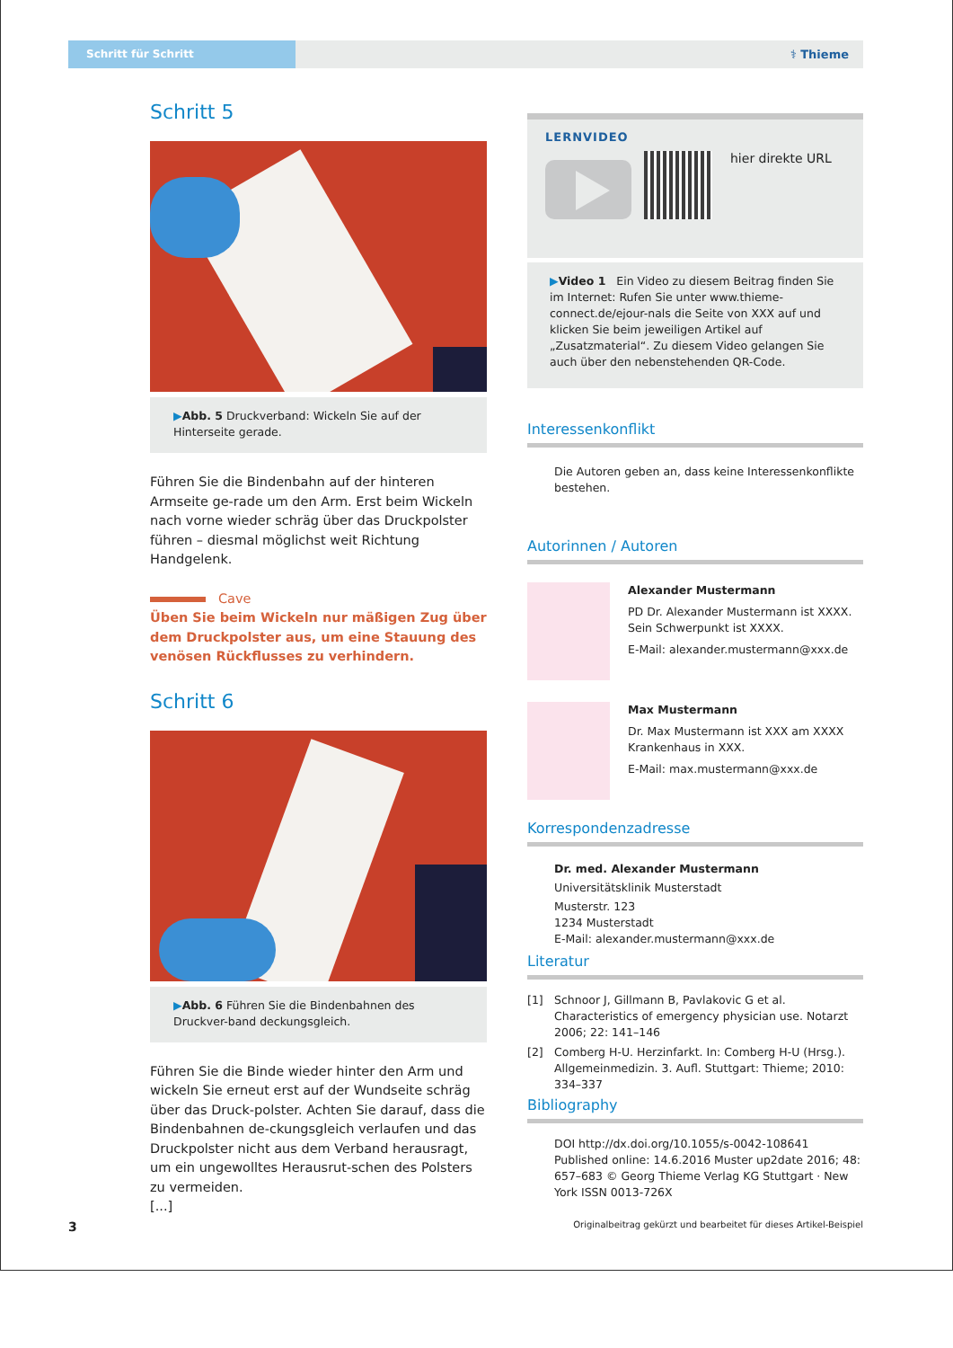Schritt für Schritt
⚕ Thieme
Schritt 5
▶Abb. 5 Druckverband: Wickeln Sie auf der Hinterseite gerade.
Führen Sie die Bindenbahn auf der hinteren Armseite ge-rade um den Arm. Erst beim Wickeln nach vorne wieder schräg über das Druckpolster führen – diesmal möglichst weit Richtung Handgelenk.
Cave
Üben Sie beim Wickeln nur mäßigen Zug über dem Druckpolster aus, um eine Stauung des venösen Rückflusses zu verhindern.
Schritt 6
▶Abb. 6 Führen Sie die Bindenbahnen des Druckver-band deckungsgleich.
Führen Sie die Binde wieder hinter den Arm und wickeln Sie erneut erst auf der Wundseite schräg über das Druck-polster. Achten Sie darauf, dass die Bindenbahnen de-ckungsgleich verlaufen und das Druckpolster nicht aus dem Verband herausragt, um ein ungewolltes Herausrut-schen des Polsters zu vermeiden.
[...]
LERNVIDEO
hier direkte URL
▶Video 1 Ein Video zu diesem Beitrag finden Sie im Internet: Rufen Sie unter www.thieme-connect.de/ejour-nals die Seite von XXX auf und klicken Sie beim jeweiligen Artikel auf „Zusatzmaterial“. Zu diesem Video gelangen Sie auch über den nebenstehenden QR-Code.
Interessenkonflikt
Die Autoren geben an, dass keine Interessenkonflikte bestehen.
Autorinnen / Autoren
Alexander Mustermann
PD Dr. Alexander Mustermann ist XXXX. Sein Schwerpunkt ist XXXX.
E-Mail: alexander.mustermann@xxx.de
Max Mustermann
Dr. Max Mustermann ist XXX am XXXX Krankenhaus in XXX.
E-Mail: max.mustermann@xxx.de
Korrespondenzadresse
Dr. med. Alexander Mustermann
Universitätsklinik Musterstadt
Musterstr. 123
1234 Musterstadt
E-Mail: alexander.mustermann@xxx.de
Literatur
[1] Schnoor J, Gillmann B, Pavlakovic G et al. Characteristics of emergency physician use. Notarzt 2006; 22: 141–146
[2] Comberg H-U. Herzinfarkt. In: Comberg H-U (Hrsg.). Allgemeinmedizin. 3. Aufl. Stuttgart: Thieme; 2010: 334–337
Bibliography
DOI http://dx.doi.org/10.1055/s-0042-108641 Published online: 14.6.2016 Muster up2date 2016; 48: 657–683 © Georg Thieme Verlag KG Stuttgart · New York ISSN 0013-726X
3
Originalbeitrag gekürzt und bearbeitet für dieses Artikel-Beispiel